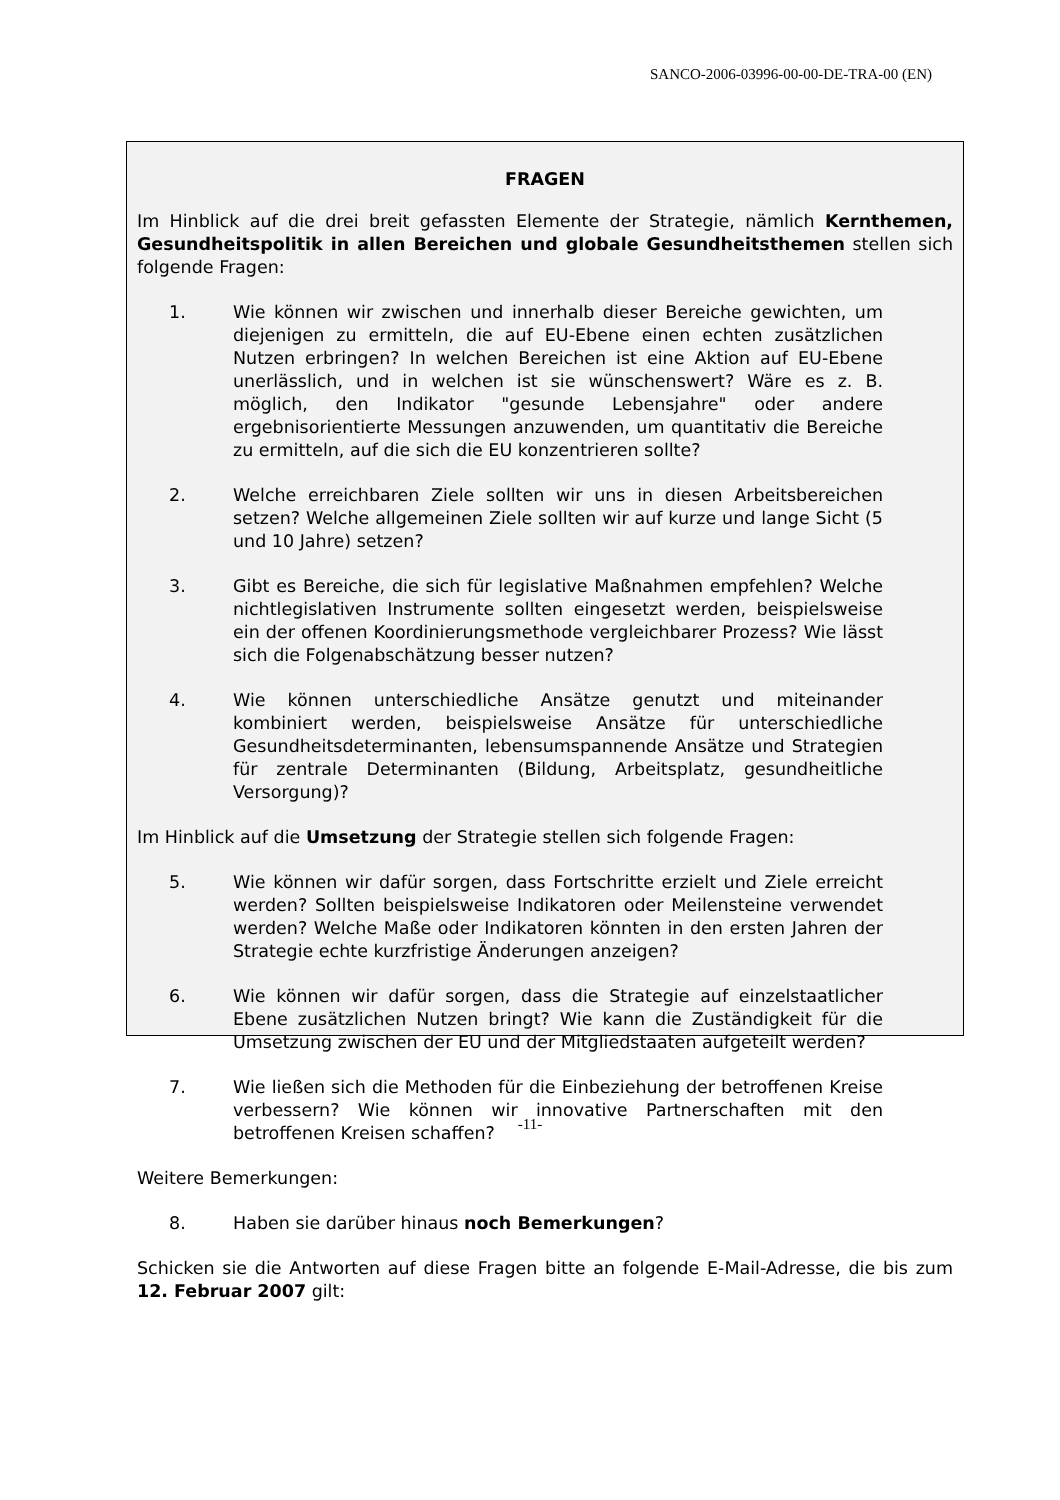SANCO-2006-03996-00-00-DE-TRA-00 (EN)
FRAGEN
Im Hinblick auf die drei breit gefassten Elemente der Strategie, nämlich Kernthemen, Gesundheitspolitik in allen Bereichen und globale Gesundheitsthemen stellen sich folgende Fragen:
1. Wie können wir zwischen und innerhalb dieser Bereiche gewichten, um diejenigen zu ermitteln, die auf EU-Ebene einen echten zusätzlichen Nutzen erbringen? In welchen Bereichen ist eine Aktion auf EU-Ebene unerlässlich, und in welchen ist sie wünschenswert? Wäre es z. B. möglich, den Indikator "gesunde Lebensjahre" oder andere ergebnisorientierte Messungen anzuwenden, um quantitativ die Bereiche zu ermitteln, auf die sich die EU konzentrieren sollte?
2. Welche erreichbaren Ziele sollten wir uns in diesen Arbeitsbereichen setzen? Welche allgemeinen Ziele sollten wir auf kurze und lange Sicht (5 und 10 Jahre) setzen?
3. Gibt es Bereiche, die sich für legislative Maßnahmen empfehlen? Welche nichtlegislativen Instrumente sollten eingesetzt werden, beispielsweise ein der offenen Koordinierungsmethode vergleichbarer Prozess? Wie lässt sich die Folgenabschätzung besser nutzen?
4. Wie können unterschiedliche Ansätze genutzt und miteinander kombiniert werden, beispielsweise Ansätze für unterschiedliche Gesundheitsdeterminanten, lebensumspannende Ansätze und Strategien für zentrale Determinanten (Bildung, Arbeitsplatz, gesundheitliche Versorgung)?
Im Hinblick auf die Umsetzung der Strategie stellen sich folgende Fragen:
5. Wie können wir dafür sorgen, dass Fortschritte erzielt und Ziele erreicht werden? Sollten beispielsweise Indikatoren oder Meilensteine verwendet werden? Welche Maße oder Indikatoren könnten in den ersten Jahren der Strategie echte kurzfristige Änderungen anzeigen?
6. Wie können wir dafür sorgen, dass die Strategie auf einzelstaatlicher Ebene zusätzlichen Nutzen bringt? Wie kann die Zuständigkeit für die Umsetzung zwischen der EU und der Mitgliedstaaten aufgeteilt werden?
7. Wie ließen sich die Methoden für die Einbeziehung der betroffenen Kreise verbessern? Wie können wir innovative Partnerschaften mit den betroffenen Kreisen schaffen?
Weitere Bemerkungen:
8. Haben sie darüber hinaus noch Bemerkungen?
Schicken sie die Antworten auf diese Fragen bitte an folgende E-Mail-Adresse, die bis zum 12. Februar 2007 gilt:
-11-